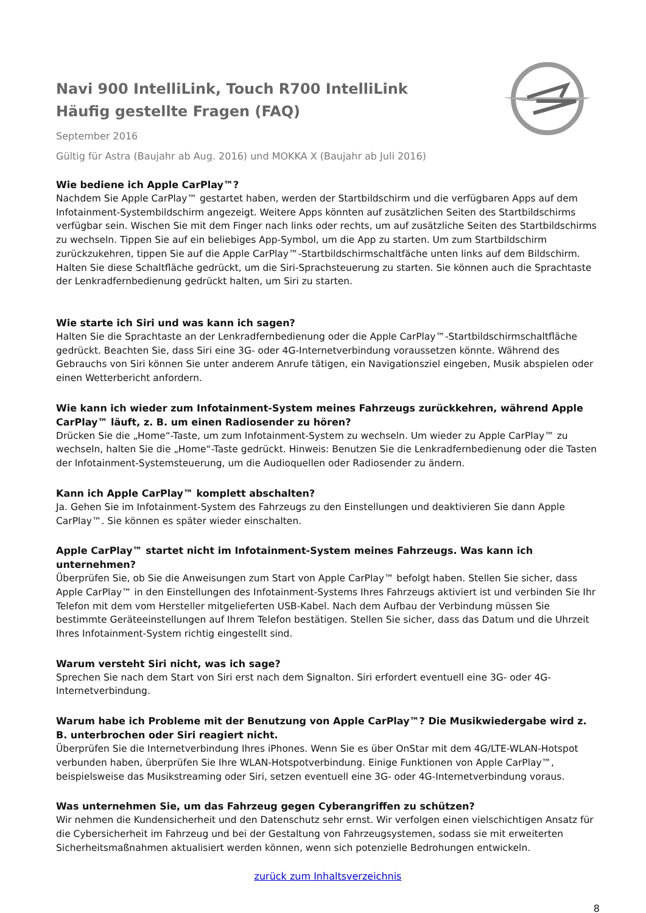Navi 900 IntelliLink, Touch R700 IntelliLink
Häufig gestellte Fragen (FAQ)
September 2016
Gültig für Astra (Baujahr ab Aug. 2016) und MOKKA X (Baujahr ab Juli 2016)
Wie bediene ich Apple CarPlay™?
Nachdem Sie Apple CarPlay™ gestartet haben, werden der Startbildschirm und die verfügbaren Apps auf dem Infotainment-Systembildschirm angezeigt. Weitere Apps könnten auf zusätzlichen Seiten des Startbildschirms verfügbar sein. Wischen Sie mit dem Finger nach links oder rechts, um auf zusätzliche Seiten des Startbildschirms zu wechseln. Tippen Sie auf ein beliebiges App-Symbol, um die App zu starten. Um zum Startbildschirm zurückzukehren, tippen Sie auf die Apple CarPlay™-Startbildschirmschaltfäche unten links auf dem Bildschirm. Halten Sie diese Schaltfläche gedrückt, um die Siri-Sprachsteuerung zu starten. Sie können auch die Sprachtaste der Lenkradfernbedienung gedrückt halten, um Siri zu starten.
Wie starte ich Siri und was kann ich sagen?
Halten Sie die Sprachtaste an der Lenkradfernbedienung oder die Apple CarPlay™-Startbildschirmschaltfläche gedrückt. Beachten Sie, dass Siri eine 3G- oder 4G-Internetverbindung voraussetzen könnte. Während des Gebrauchs von Siri können Sie unter anderem Anrufe tätigen, ein Navigationsziel eingeben, Musik abspielen oder einen Wetterbericht anfordern.
Wie kann ich wieder zum Infotainment-System meines Fahrzeugs zurückkehren, während Apple CarPlay™ läuft, z. B. um einen Radiosender zu hören?
Drücken Sie die „Home“-Taste, um zum Infotainment-System zu wechseln. Um wieder zu Apple CarPlay™ zu wechseln, halten Sie die „Home“-Taste gedrückt. Hinweis: Benutzen Sie die Lenkradfernbedienung oder die Tasten der Infotainment-Systemsteuerung, um die Audioquellen oder Radiosender zu ändern.
Kann ich Apple CarPlay™ komplett abschalten?
Ja. Gehen Sie im Infotainment-System des Fahrzeugs zu den Einstellungen und deaktivieren Sie dann Apple CarPlay™. Sie können es später wieder einschalten.
Apple CarPlay™ startet nicht im Infotainment-System meines Fahrzeugs. Was kann ich unternehmen?
Überprüfen Sie, ob Sie die Anweisungen zum Start von Apple CarPlay™ befolgt haben. Stellen Sie sicher, dass Apple CarPlay™ in den Einstellungen des Infotainment-Systems Ihres Fahrzeugs aktiviert ist und verbinden Sie Ihr Telefon mit dem vom Hersteller mitgelieferten USB-Kabel. Nach dem Aufbau der Verbindung müssen Sie bestimmte Geräteeinstellungen auf Ihrem Telefon bestätigen. Stellen Sie sicher, dass das Datum und die Uhrzeit Ihres Infotainment-System richtig eingestellt sind.
Warum versteht Siri nicht, was ich sage?
Sprechen Sie nach dem Start von Siri erst nach dem Signalton. Siri erfordert eventuell eine 3G- oder 4G-Internetverbindung.
Warum habe ich Probleme mit der Benutzung von Apple CarPlay™? Die Musikwiedergabe wird z. B. unterbrochen oder Siri reagiert nicht.
Überprüfen Sie die Internetverbindung Ihres iPhones. Wenn Sie es über OnStar mit dem 4G/LTE-WLAN-Hotspot verbunden haben, überprüfen Sie Ihre WLAN-Hotspotverbindung. Einige Funktionen von Apple CarPlay™, beispielsweise das Musikstreaming oder Siri, setzen eventuell eine 3G- oder 4G-Internetverbindung voraus.
Was unternehmen Sie, um das Fahrzeug gegen Cyberangriffen zu schützen?
Wir nehmen die Kundensicherheit und den Datenschutz sehr ernst. Wir verfolgen einen vielschichtigen Ansatz für die Cybersicherheit im Fahrzeug und bei der Gestaltung von Fahrzeugsystemen, sodass sie mit erweiterten Sicherheitsmaßnahmen aktualisiert werden können, wenn sich potenzielle Bedrohungen entwickeln.
zurück zum Inhaltsverzeichnis
8